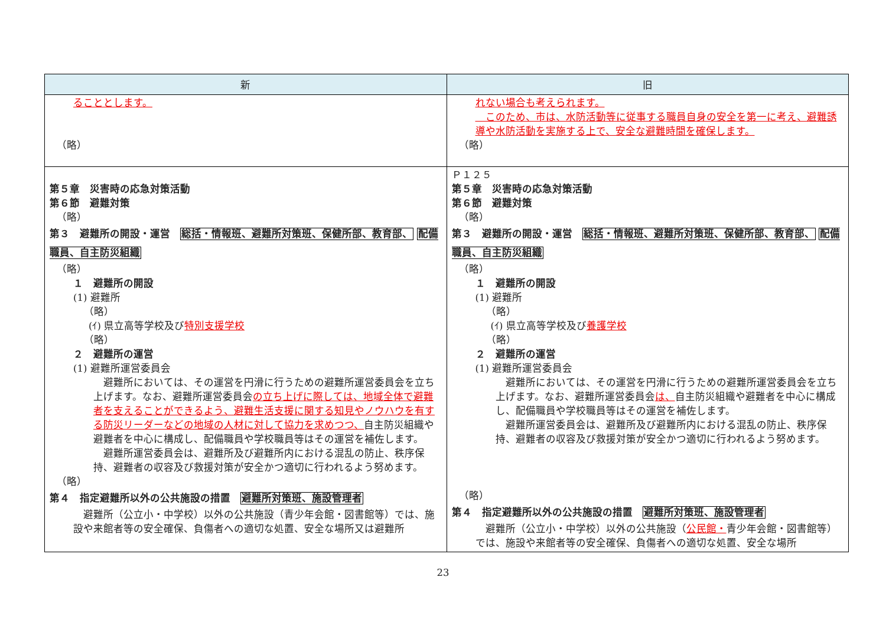| 新 | 旧 |
| --- | --- |
| ることとします。 （略） | れない場合も考えられます。 このため、市は、水防活動等に従事する職員自身の安全を第一に考え、避難誘導や水防活動を実施する上で、安全な避難時間を確保します。 （略） |
| 第５章 災害時の応急対策活動 第６節 避難対策 （略） 第３ 避難所の開設・運営 総括・情報班、避難所対策班、保健所部、教育部、 配備職員、自主防災組織 （略） １ 避難所の開設 (1) 避難所 （略） (ｲ) 県立高等学校及び 特別支援学校 （略） ２ 避難所の運営 (1) 避難所運営委員会 避難所においては、その運営を円滑に行うための避難所運営委員会を立ち上げます。なお、避難所運営委員会 の立ち上げに際しては、地域全体で避難者を支えることができるよう、避難生活支援に関する知見やノウハウを有する防災リーダーなどの地域の人材に対して協力を求めつつ、 自主防災組織や避難者を中心に構成し、配備職員や学校職員等はその運営を補佐します。 避難所運営委員会は、避難所及び避難所内における混乱の防止、秩序保持、避難者の収容及び救援対策が安全かつ適切に行われるよう努めます。 （略） 第４ 指定避難所以外の公共施設の措置 避難所対策班、施設管理者 避難所（公立小・中学校）以外の公共施設（青少年会館・図書館等）では、施設や来館者等の安全確保、負傷者への適切な処置、安全な場所又は避難所 | Ｐ１２５ 第５章 災害時の応急対策活動 第６節 避難対策 （略） 第３ 避難所の開設・運営 総括・情報班、避難所対策班、保健所部、教育部、 配備職員、自主防災組織 （略） １ 避難所の開設 (1) 避難所 （略） (ｲ) 県立高等学校及び 養護学校 （略） ２ 避難所の運営 (1) 避難所運営委員会 避難所においては、その運営を円滑に行うための避難所運営委員会を立ち上げます。なお、避難所運営委員会 は、 自主防災組織や避難者を中心に構成し、配備職員や学校職員等はその運営を補佐します。 避難所運営委員会は、避難所及び避難所内における混乱の防止、秩序保持、避難者の収容及び救援対策が安全かつ適切に行われるよう努めます。 （略） 第４ 指定避難所以外の公共施設の措置 避難所対策班、施設管理者 避難所（公立小・中学校）以外の公共施設（ 公民館・ 青少年会館・図書館等）では、施設や来館者等の安全確保、負傷者への適切な処置、安全な場所 |
23